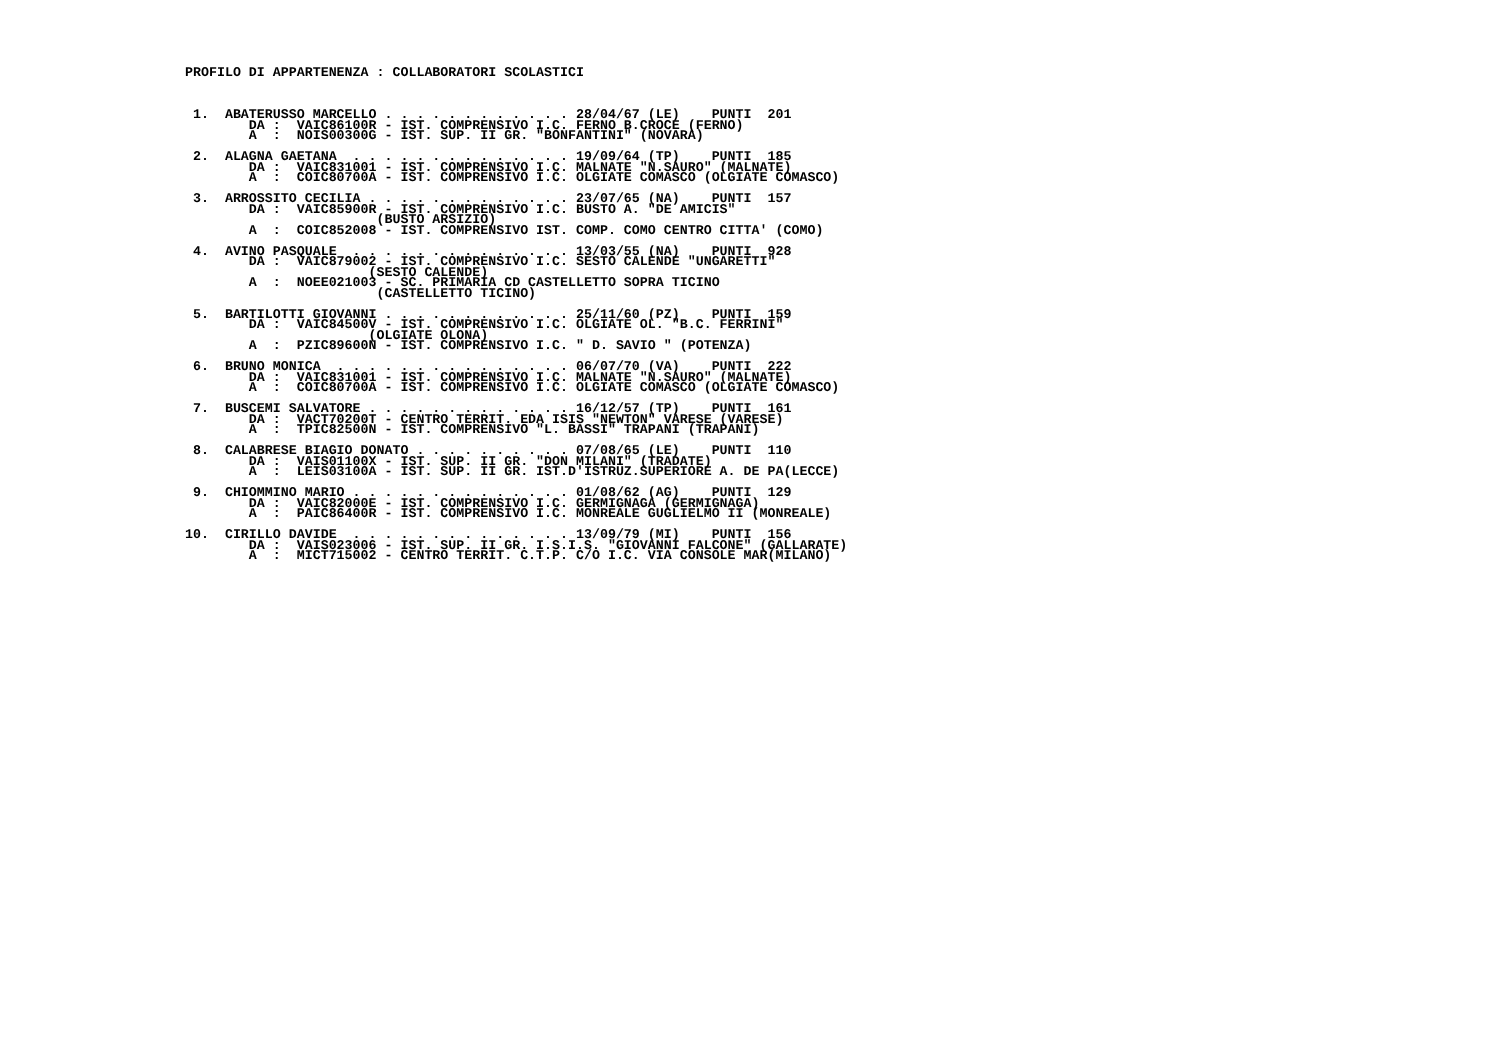PROFILO DI APPARTENENZA : COLLABORATORI SCOLASTICI



 1.  ABATERUSSO MARCELLO . . . . . . . . . . . . 28/04/67 (LE)    PUNTI  201
        DA :  VAIC86100R - IST. COMPRENSIVO I.C. FERNO B.CROCE (FERNO)
        A  :  NOIS00300G - IST. SUP. II GR. "BONFANTINI" (NOVARA)

 2.  ALAGNA GAETANA  . . . . . . . . . . . . . . 19/09/64 (TP)    PUNTI  185
        DA :  VAIC831001 - IST. COMPRENSIVO I.C. MALNATE "N.SAURO" (MALNATE)
        A  :  COIC80700A - IST. COMPRENSIVO I.C. OLGIATE COMASCO (OLGIATE COMASCO)

 3.  ARROSSITO CECILIA . . . . . . . . . . . . . 23/07/65 (NA)    PUNTI  157
        DA :  VAIC85900R - IST. COMPRENSIVO I.C. BUSTO A. "DE AMICIS"
                        (BUSTO ARSIZIO)
        A  :  COIC852008 - IST. COMPRENSIVO IST. COMP. COMO CENTRO CITTA' (COMO)

 4.  AVINO PASQUALE  . . . . . . . . . . . . . . 13/03/55 (NA)    PUNTI  928
        DA :  VAIC879002 - IST. COMPRENSIVO I.C. SESTO CALENDE "UNGARETTI"
                       (SESTO CALENDE)
        A  :  NOEE021003 - SC. PRIMARIA CD CASTELLETTO SOPRA TICINO
                        (CASTELLETTO TICINO)

 5.  BARTILOTTI GIOVANNI . . . . . . . . . . . . 25/11/60 (PZ)    PUNTI  159
        DA :  VAIC84500V - IST. COMPRENSIVO I.C. OLGIATE OL. "B.C. FERRINI"
                       (OLGIATE OLONA)
        A  :  PZIC89600N - IST. COMPRENSIVO I.C. " D. SAVIO " (POTENZA)

 6.  BRUNO MONICA  . . . . . . . . . . . . . . . 06/07/70 (VA)    PUNTI  222
        DA :  VAIC831001 - IST. COMPRENSIVO I.C. MALNATE "N.SAURO" (MALNATE)
        A  :  COIC80700A - IST. COMPRENSIVO I.C. OLGIATE COMASCO (OLGIATE COMASCO)

 7.  BUSCEMI SALVATORE . . . . . . . . . . . . . 16/12/57 (TP)    PUNTI  161
        DA :  VACT70200T - CENTRO TERRIT. EDA ISIS "NEWTON" VARESE (VARESE)
        A  :  TPIC82500N - IST. COMPRENSIVO "L. BASSI" TRAPANI (TRAPANI)

 8.  CALABRESE BIAGIO DONATO . . . . . . . . . . 07/08/65 (LE)    PUNTI  110
        DA :  VAIS01100X - IST. SUP. II GR. "DON MILANI" (TRADATE)
        A  :  LEIS03100A - IST. SUP. II GR. IST.D'ISTRUZ.SUPERIORE A. DE PA(LECCE)

 9.  CHIOMMINO MARIO . . . . . . . . . . . . . . 01/08/62 (AG)    PUNTI  129
        DA :  VAIC82000E - IST. COMPRENSIVO I.C. GERMIGNAGA (GERMIGNAGA)
        A  :  PAIC86400R - IST. COMPRENSIVO I.C. MONREALE GUGLIELMO II (MONREALE)

10.  CIRILLO DAVIDE  . . . . . . . . . . . . . . 13/09/79 (MI)    PUNTI  156
        DA :  VAIS023006 - IST. SUP. II GR. I.S.I.S. "GIOVANNI FALCONE" (GALLARATE)
        A  :  MICT715002 - CENTRO TERRIT. C.T.P. C/O I.C. VIA CONSOLE MAR(MILANO)